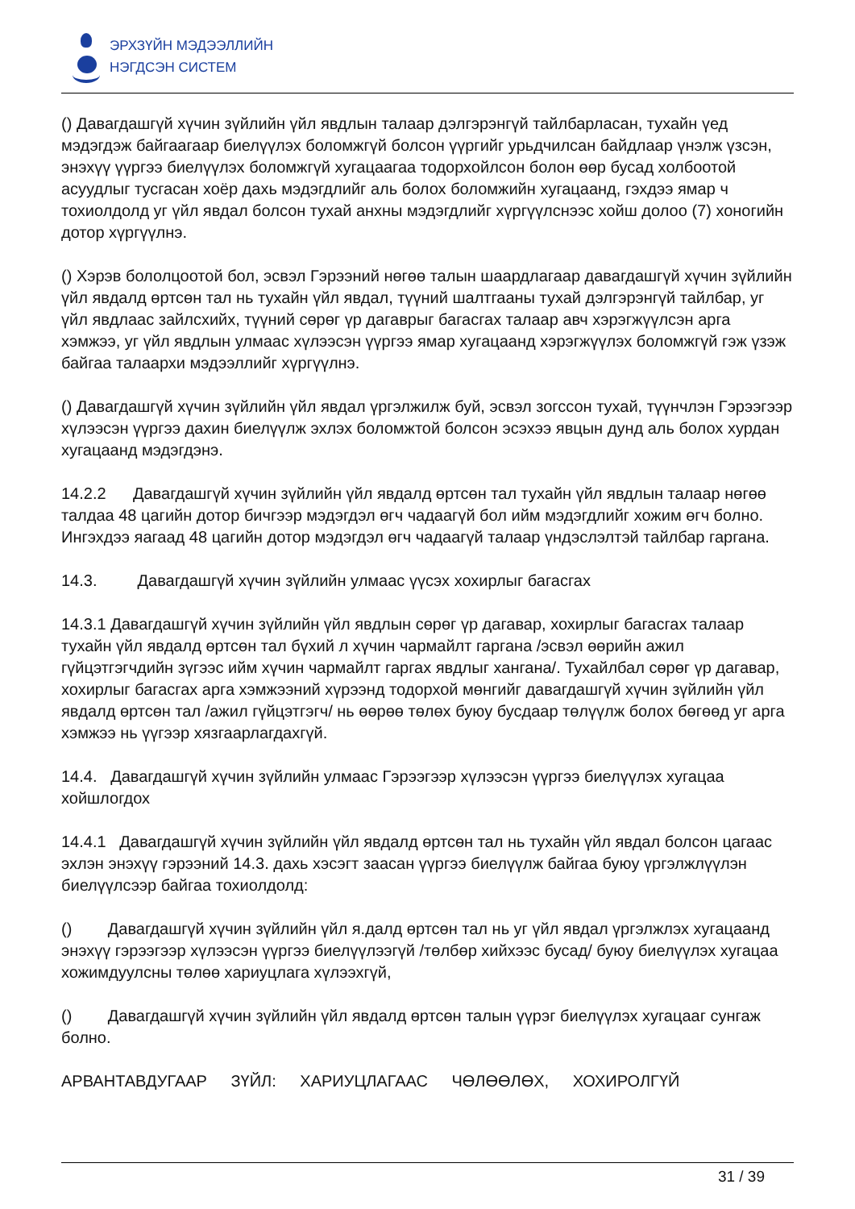ЭРХЗҮЙН МЭДЭЭЛЛИЙН
НЭГДСЭН СИСТЕМ
() Давагдашгүй хүчин зүйлийн үйл явдлын талаар дэлгэрэнгүй тайлбарласан, тухайн үед мэдэгдэж байгаагаар биелүүлэх боломжгүй болсон үүргийг урьдчилсан байдлаар үнэлж үзсэн, энэхүү үүргээ биелүүлэх боломжгүй хугацаагаа тодорхойлсон болон өөр бусад холбоотой асуудлыг тусгасан хоёр дахь мэдэгдлийг аль болох боломжийн хугацаанд, гэхдээ ямар ч тохиолдолд уг үйл явдал болсон тухай анхны мэдэгдлийг хүргүүлснээс хойш долоо (7) хоногийн дотор хүргүүлнэ.
() Хэрэв бололцоотой бол, эсвэл Гэрээний нөгөө талын шаардлагаар давагдашгүй хүчин зүйлийн үйл явдалд өртсөн тал нь тухайн үйл явдал, түүний шалтгааны тухай дэлгэрэнгүй тайлбар, уг үйл явдлаас зайлсхийх, түүний сөрөг үр дагаврыг багасгах талаар авч хэрэгжүүлсэн арга хэмжээ, уг үйл явдлын улмаас хүлээсэн үүргээ ямар хугацаанд хэрэгжүүлэх боломжгүй гэж үзэж байгаа талаархи мэдээллийг хүргүүлнэ.
() Давагдашгүй хүчин зүйлийн үйл явдал үргэлжилж буй, эсвэл зогссон тухай, түүнчлэн Гэрээгээр хүлээсэн үүргээ дахин биелүүлж эхлэх боломжтой болсон эсэхээ явцын дунд аль болох хурдан хугацаанд мэдэгдэнэ.
14.2.2 Давагдашгүй хүчин зүйлийн үйл явдалд өртсөн тал тухайн үйл явдлын талаар нөгөө талдаа 48 цагийн дотор бичгээр мэдэгдэл өгч чадаагүй бол ийм мэдэгдлийг хожим өгч болно. Ингэхдээ яагаад 48 цагийн дотор мэдэгдэл өгч чадаагүй талаар үндэслэлтэй тайлбар гаргана.
14.3. Давагдашгүй хүчин зүйлийн улмаас үүсэх хохирлыг багасгах
14.3.1 Давагдашгүй хүчин зүйлийн үйл явдлын сөрөг үр дагавар, хохирлыг багасгах талаар тухайн үйл явдалд өртсөн тал бүхий л хүчин чармайлт гаргана /эсвэл өөрийн ажил гүйцэтгэгчдийн зүгээс ийм хүчин чармайлт гаргах явдлыг хангана/. Тухайлбал сөрөг үр дагавар, хохирлыг багасгах арга хэмжээний хүрээнд тодорхой мөнгийг давагдашгүй хүчин зүйлийн үйл явдалд өртсөн тал /ажил гүйцэтгэгч/ нь өөрөө төлөх буюу бусдаар төлүүлж болох бөгөөд уг арга хэмжээ нь үүгээр хязгаарлагдахгүй.
14.4. Давагдашгүй хүчин зүйлийн улмаас Гэрээгээр хүлээсэн үүргээ биелүүлэх хугацаа хойшлогдох
14.4.1 Давагдашгүй хүчин зүйлийн үйл явдалд өртсөн тал нь тухайн үйл явдал болсон цагаас эхлэн энэхүү гэрээний 14.3. дахь хэсэгт заасан үүргээ биелүүлж байгаа буюу үргэлжлүүлэн биелүүлсээр байгаа тохиолдолд:
() Давагдашгүй хүчин зүйлийн үйл я.далд өртсөн тал нь уг үйл явдал үргэлжлэх хугацаанд энэхүү гэрээгээр хүлээсэн үүргээ биелүүлээгүй /төлбөр хийхээс бусад/ буюу биелүүлэх хугацаа хожимдуулсны төлөө хариуцлага хүлээхгүй,
() Давагдашгүй хүчин зүйлийн үйл явдалд өртсөн талын үүрэг биелүүлэх хугацааг сунгаж болно.
АРВАНТАВДУГААР ЗҮЙЛ: ХАРИУЦЛАГААС ЧӨЛӨӨЛӨХ, ХОХИРОЛГҮЙ
31 / 39